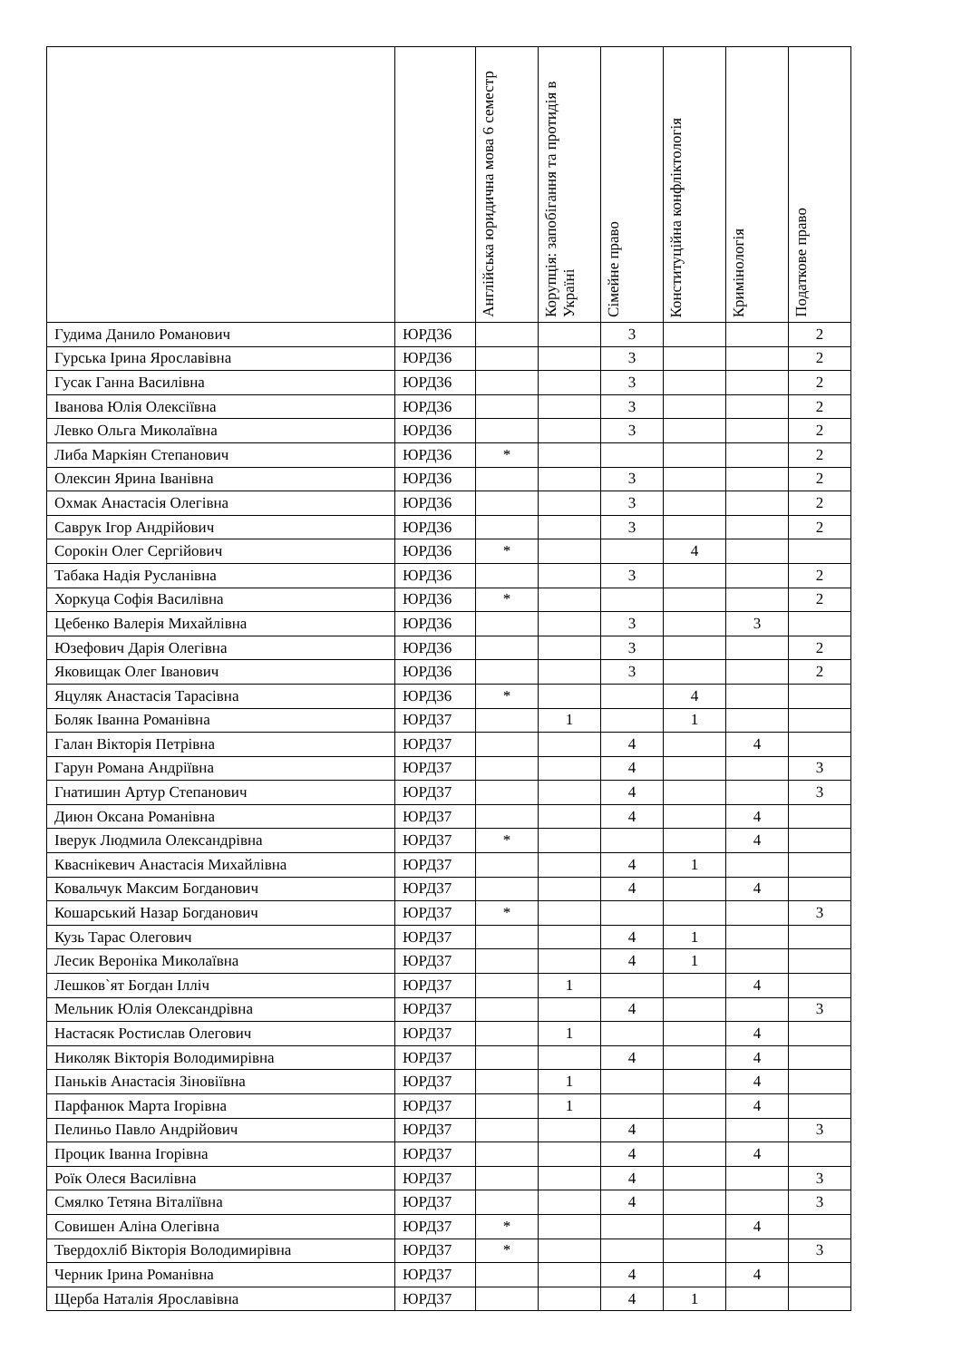| | | Англійська юридична мова 6 семестр | Корупція: запобігання та протидія в Україні | Сімейне право | Конституційна конфліктологія | Кримінологія | Податкове право |
| --- | --- | --- | --- | --- | --- | --- | --- |
| Гудима Данило Романович | ЮРД36 | | | 3 | | | 2 |
| Гурська Ірина Ярославівна | ЮРД36 | | | 3 | | | 2 |
| Гусак Ганна Василівна | ЮРД36 | | | 3 | | | 2 |
| Іванова Юлія Олексіївна | ЮРД36 | | | 3 | | | 2 |
| Левко Ольга Миколаївна | ЮРД36 | | | 3 | | | 2 |
| Либа Маркіян Степанович | ЮРД36 | * | | | | | 2 |
| Олексин Ярина Іванівна | ЮРД36 | | | 3 | | | 2 |
| Охмак Анастасія Олегівна | ЮРД36 | | | 3 | | | 2 |
| Саврук Ігор Андрійович | ЮРД36 | | | 3 | | | 2 |
| Сорокін Олег Сергійович | ЮРД36 | * | | | 4 | | |
| Табака Надія Русланівна | ЮРД36 | | | 3 | | | 2 |
| Хоркуца Софія Василівна | ЮРД36 | * | | | | | 2 |
| Цебенко Валерія Михайлівна | ЮРД36 | | | 3 | | 3 | |
| Юзефович Дарія Олегівна | ЮРД36 | | | 3 | | | 2 |
| Яковищак Олег Іванович | ЮРД36 | | | 3 | | | 2 |
| Яцуляк Анастасія Тарасівна | ЮРД36 | * | | | 4 | | |
| Боляк Іванна Романівна | ЮРД37 | | 1 | | 1 | | |
| Галан Вікторія Петрівна | ЮРД37 | | | 4 | | 4 | |
| Гарун Романа Андріївна | ЮРД37 | | | 4 | | | 3 |
| Гнатишин Артур Степанович | ЮРД37 | | | 4 | | | 3 |
| Диюн Оксана Романівна | ЮРД37 | | | 4 | | 4 | |
| Іверук Людмила Олександрівна | ЮРД37 | * | | | | 4 | |
| Кваснікевич Анастасія Михайлівна | ЮРД37 | | | 4 | 1 | | |
| Ковальчук Максим Богданович | ЮРД37 | | | 4 | | 4 | |
| Кошарський Назар Богданович | ЮРД37 | * | | | | | 3 |
| Кузь Тарас Олегович | ЮРД37 | | | 4 | 1 | | |
| Лесик Вероніка Миколаївна | ЮРД37 | | | 4 | 1 | | |
| Лешков`ят Богдан Ілліч | ЮРД37 | | 1 | | | 4 | |
| Мельник Юлія Олександрівна | ЮРД37 | | | 4 | | | 3 |
| Настасяк Ростислав Олегович | ЮРД37 | | 1 | | | 4 | |
| Николяк Вікторія Володимирівна | ЮРД37 | | | 4 | | 4 | |
| Паньків Анастасія Зіновіївна | ЮРД37 | | 1 | | | 4 | |
| Парфанюк Марта Ігорівна | ЮРД37 | | 1 | | | 4 | |
| Пелиньо Павло Андрійович | ЮРД37 | | | 4 | | | 3 |
| Процик Іванна Ігорівна | ЮРД37 | | | 4 | | 4 | |
| Роїк Олеся Василівна | ЮРД37 | | | 4 | | | 3 |
| Смялко Тетяна Віталіївна | ЮРД37 | | | 4 | | | 3 |
| Совишен Аліна Олегівна | ЮРД37 | * | | | | 4 | |
| Твердохліб Вікторія Володимирівна | ЮРД37 | * | | | | | 3 |
| Черник Ірина Романівна | ЮРД37 | | | 4 | | 4 | |
| Щерба Наталія Ярославівна | ЮРД37 | | | 4 | 1 | | |